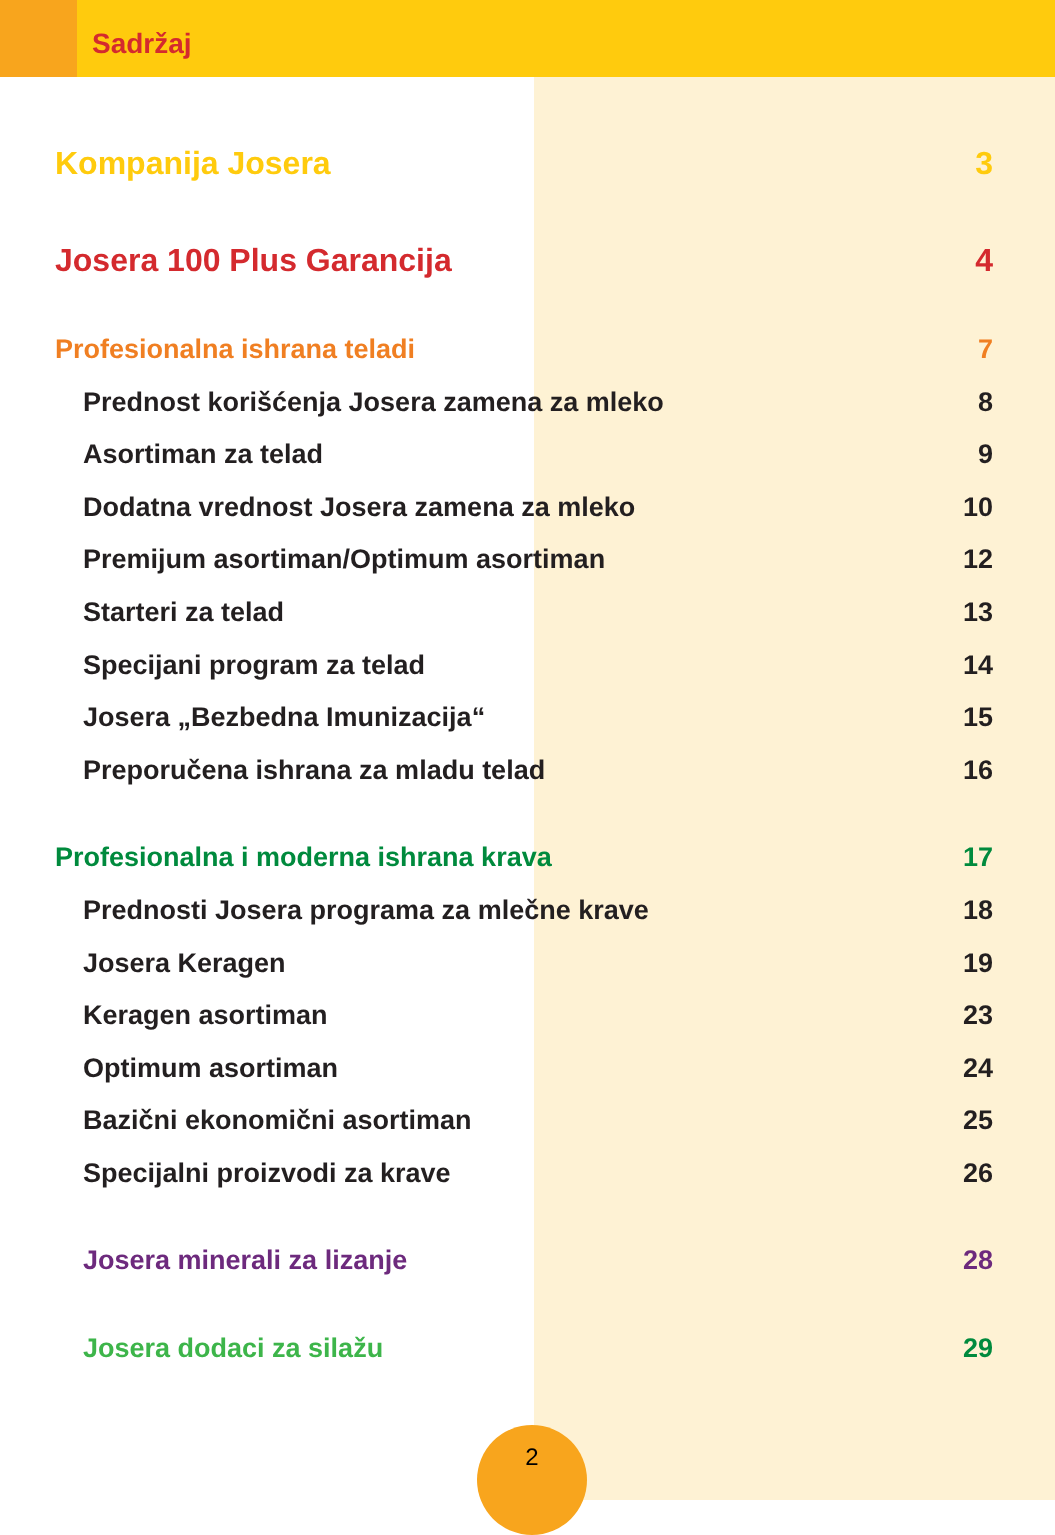Sadržaj
Kompanija Josera 3
Josera 100 Plus Garancija 4
Profesionalna ishrana teladi 7
Prednost korišćenja Josera zamena za mleko 8
Asortiman za telad 9
Dodatna vrednost Josera zamena za mleko 10
Premijum asortiman/Optimum asortiman 12
Starteri za telad 13
Specijani program za telad 14
Josera „Bezbedna Imunizacija“15
Preporučena ishrana za mladu telad 16
Profesionalna i moderna ishrana krava 17
Prednosti Josera programa za mlečne krave 18
Josera Keragen 19
Keragen asortiman 23
Optimum asortiman 24
Bazični ekonomični asortiman 25
Specijalni proizvodi za krave 26
Josera minerali za lizanje 28
Josera dodaci za silažu 29
2